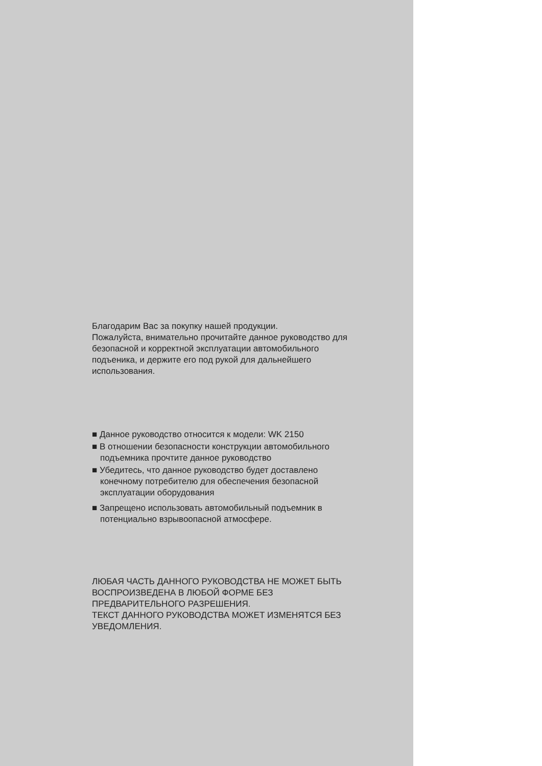Благодарим Вас за покупку нашей продукции.
Пожалуйста, внимательно прочитайте данное руководство для безопасной и корректной эксплуатации автомобильного подъеника, и держите его под рукой для дальнейшего использования.
■ Данное руководство относится к модели: WK 2150
■ В отношении безопасности конструкции автомобильного подъемника прочтите данное руководство
■ Убедитесь, что данное руководство будет доставлено конечному потребителю для обеспечения безопасной эксплуатации оборудования
■ Запрещено использовать автомобильный подъемник в потенциально взрывоопасной атмосфере.
ЛЮБАЯ ЧАСТЬ ДАННОГО РУКОВОДСТВА НЕ МОЖЕТ БЫТЬ ВОСПРОИЗВЕДЕНА В ЛЮБОЙ ФОРМЕ БЕЗ ПРЕДВАРИТЕЛЬНОГО РАЗРЕШЕНИЯ.
ТЕКСТ ДАННОГО РУКОВОДСТВА МОЖЕТ ИЗМЕНЯТСЯ БЕЗ УВЕДОМЛЕНИЯ.